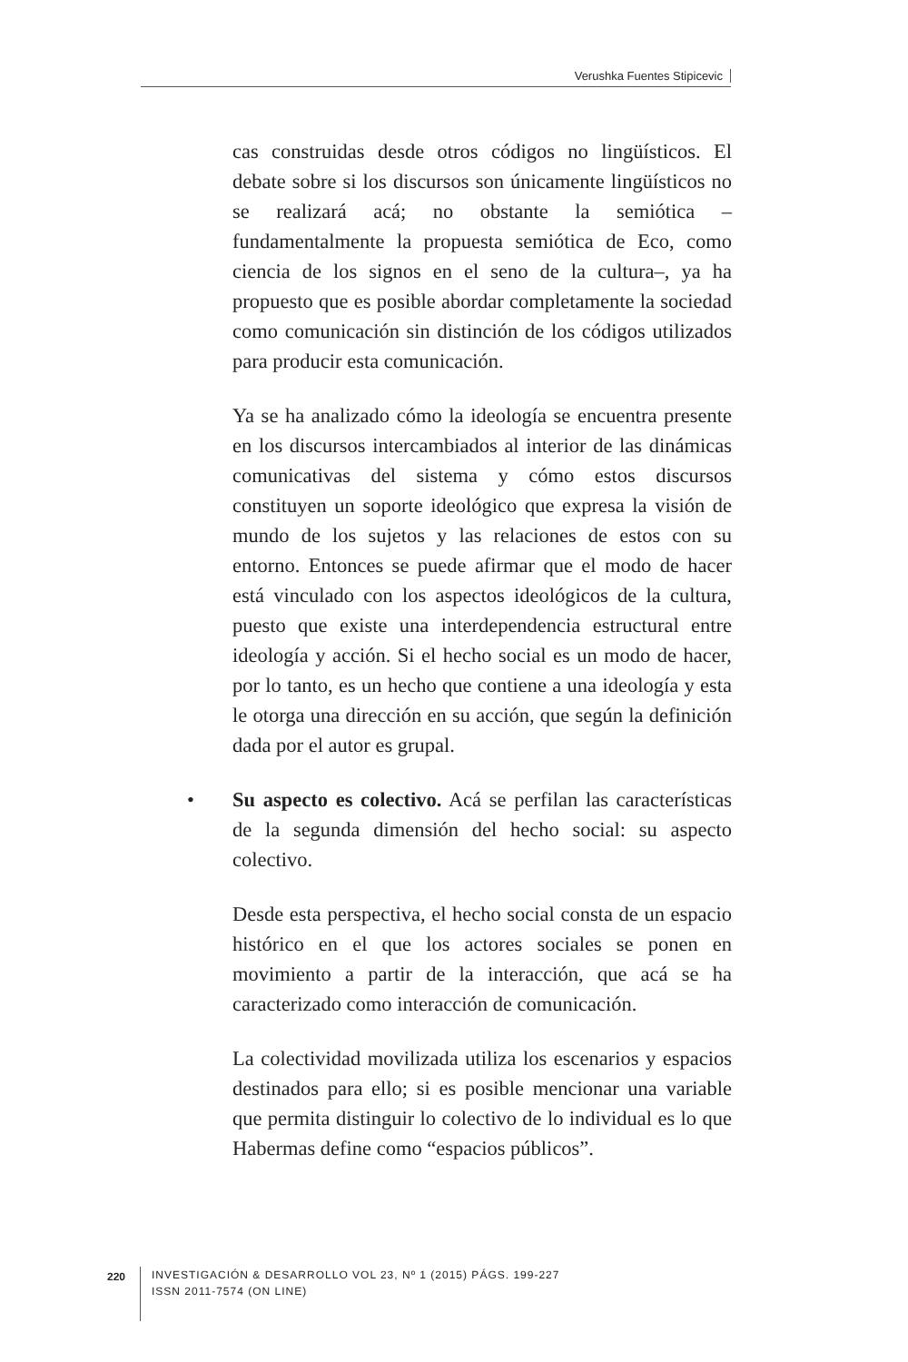Verushka Fuentes Stipicevic
cas construidas desde otros códigos no lingüísticos. El debate sobre si los discursos son únicamente lingüísticos no se realizará acá; no obstante la semiótica –fundamentalmente la propuesta semiótica de Eco, como ciencia de los signos en el seno de la cultura–, ya ha propuesto que es posible abordar completamente la sociedad como comunicación sin distinción de los códigos utilizados para producir esta comunicación.
Ya se ha analizado cómo la ideología se encuentra presente en los discursos intercambiados al interior de las dinámicas comunicativas del sistema y cómo estos discursos constituyen un soporte ideológico que expresa la visión de mundo de los sujetos y las relaciones de estos con su entorno. Entonces se puede afirmar que el modo de hacer está vinculado con los aspectos ideológicos de la cultura, puesto que existe una interdependencia estructural entre ideología y acción. Si el hecho social es un modo de hacer, por lo tanto, es un hecho que contiene a una ideología y esta le otorga una dirección en su acción, que según la definición dada por el autor es grupal.
• Su aspecto es colectivo. Acá se perfilan las características de la segunda dimensión del hecho social: su aspecto colectivo.
Desde esta perspectiva, el hecho social consta de un espacio histórico en el que los actores sociales se ponen en movimiento a partir de la interacción, que acá se ha caracterizado como interacción de comunicación.
La colectividad movilizada utiliza los escenarios y espacios destinados para ello; si es posible mencionar una variable que permita distinguir lo colectivo de lo individual es lo que Habermas define como “espacios públicos”.
220
INVESTIGACIÓN & DESARROLLO VOL 23, Nº 1 (2015) PÁGS. 199-227
ISSN 2011-7574 (ON LINE)